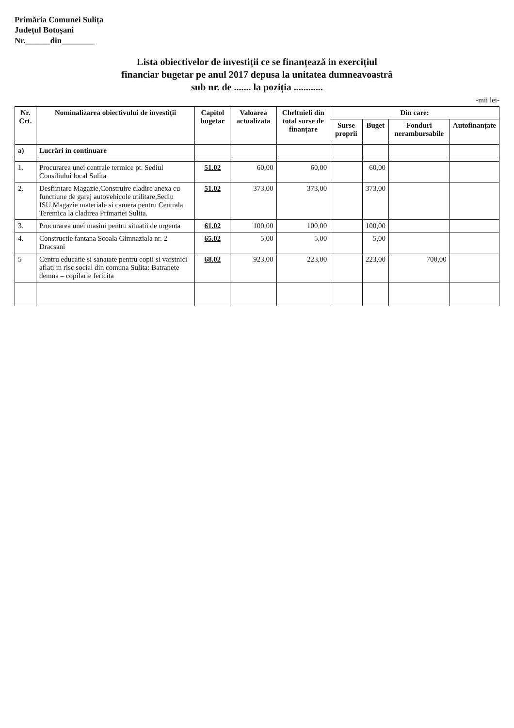Primăria Comunei Sulița
Județul Botoșani
Nr.______din________
Lista obiectivelor de investiții ce se finanțează in exercițiul
financiar bugetar pe anul 2017 depusa la unitatea dumneavoastră
sub nr. de ....... la poziția ............
-mii lei-
| Nr. Crt. | Nominalizarea obiectivului de investiții | Capitol bugetar | Valoarea actualizata | Cheltuieli din total surse de finanțare | Din care: | | | |
| --- | --- | --- | --- | --- | --- | --- | --- | --- |
| | | | | | Surse proprii | Buget | Fonduri nerambursabile | Autofinanțate |
| a) | Lucrări in continuare | | | | | | | |
| 1. | Procurarea unei centrale termice pt. Sediul Consiliului local Sulita | 51.02 | 60,00 | 60,00 | | 60,00 | | |
| 2. | Desfiintare Magazie,Construire cladire anexa cu functiune de garaj autovehicole utilitare,Sediu ISU,Magazie materiale si camera pentru Centrala Teremica la cladirea Primariei Sulita. | 51.02 | 373,00 | 373,00 | | 373,00 | | |
| 3. | Procurarea unei masini pentru situatii de urgenta | 61.02 | 100,00 | 100,00 | | 100,00 | | |
| 4. | Constructie fantana Scoala Gimnaziala nr. 2 Dracsani | 65.02 | 5,00 | 5,00 | | 5,00 | | |
| 5 | Centru educatie si sanatate pentru copii si varstnici aflati in risc social din comuna Sulita: Batranete demna – copilarie fericita | 68.02 | 923,00 | 223,00 | | 223,00 | 700,00 | |